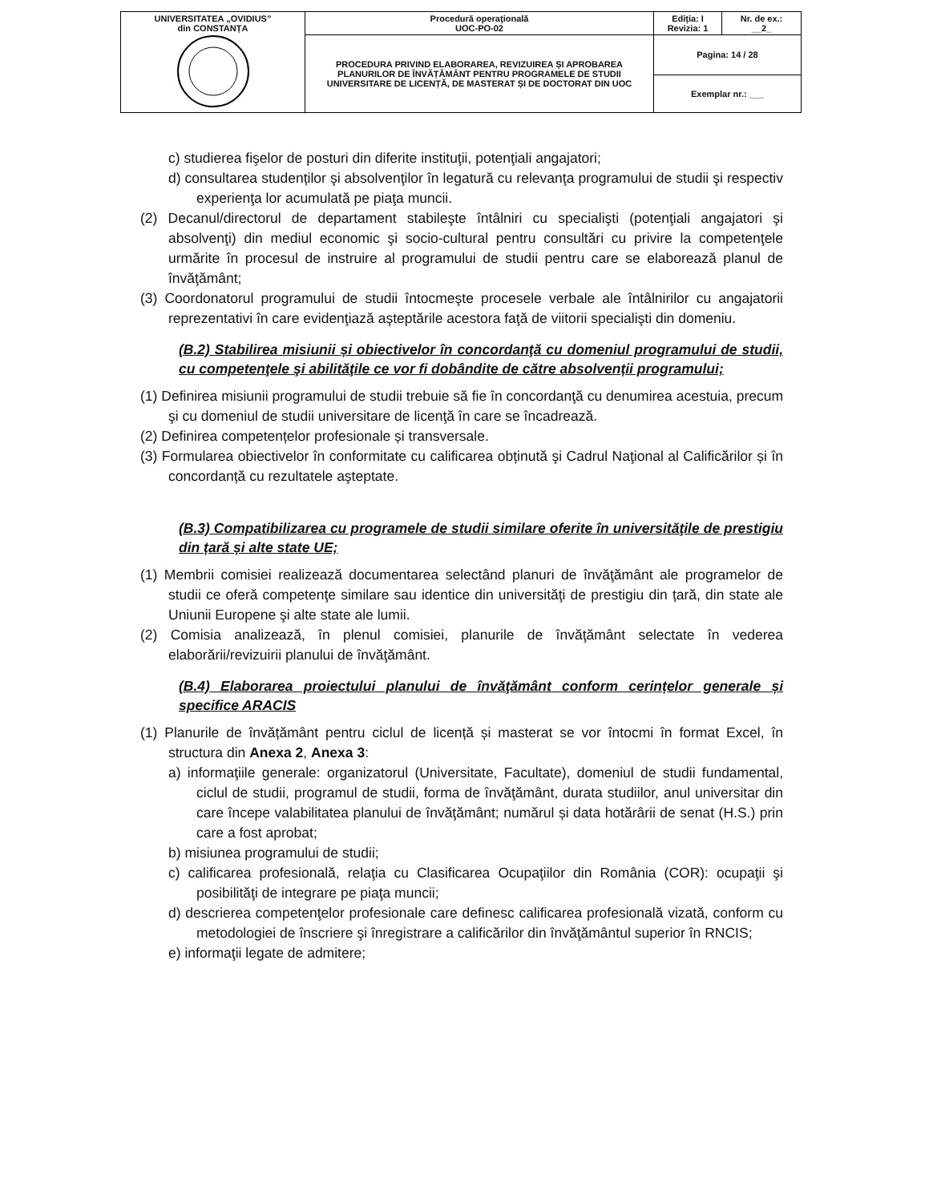| UNIVERSITATEA „OVIDIUS” din CONSTANȚA | Procedură operaţională UOC-PO-02 | Ediția: I Revizia: 1 | Nr. de ex.: __2_ |
| | PROCEDURA PRIVIND ELABORAREA, REVIZUIREA ȘI APROBAREA PLANURILOR DE ÎNVĂȚĂMÂNT PENTRU PROGRAMELE DE STUDII UNIVERSITARE DE LICENȚĂ, DE MASTERAT ȘI DE DOCTORAT DIN UOC | Pagina: 14 / 28 | |
| | | Exemplar nr.: ___ | |
c) studierea fişelor de posturi din diferite instituţii, potenţiali angajatori;
d) consultarea studenților şi absolvenţilor în legatură cu relevanţa programului de studii şi respectiv experienţa lor acumulată pe piaţa muncii.
(2) Decanul/directorul de departament stabileşte întâlniri cu specialişti (potenţiali angajatori şi absolvenţi) din mediul economic şi socio-cultural pentru consultări cu privire la competenţele urmărite în procesul de instruire al programului de studii pentru care se elaborează planul de învăţământ;
(3) Coordonatorul programului de studii întocmeşte procesele verbale ale întâlnirilor cu angajatorii reprezentativi în care evidenţiază aşteptările acestora faţă de viitorii specialişti din domeniu.
(B.2) Stabilirea misiunii și obiectivelor în concordanţă cu domeniul programului de studii, cu competenţele şi abilităţile ce vor fi dobândite de către absolvenții programului;
(1) Definirea misiunii programului de studii trebuie să fie în concordanţă cu denumirea acestuia, precum şi cu domeniul de studii universitare de licenţă în care se încadrează.
(2) Definirea competențelor profesionale și transversale.
(3) Formularea obiectivelor în conformitate cu calificarea obținută şi Cadrul Naţional al Calificărilor și în concordanță cu rezultatele aşteptate.
(B.3) Compatibilizarea cu programele de studii similare oferite în universităţile de prestigiu din țară și alte state UE;
(1) Membrii comisiei realizează documentarea selectând planuri de învăţământ ale programelor de studii ce oferă competenţe similare sau identice din universităţi de prestigiu din țară, din state ale Uniunii Europene şi alte state ale lumii.
(2) Comisia analizează, în plenul comisiei, planurile de învăţământ selectate în vederea elaborării/revizuirii planului de învăţământ.
(B.4) Elaborarea proiectului planului de învăţământ conform cerințelor generale și specifice ARACIS
(1) Planurile de învățământ pentru ciclul de licență și masterat se vor întocmi în format Excel, în structura din Anexa 2, Anexa 3:
a) informaţiile generale: organizatorul (Universitate, Facultate), domeniul de studii fundamental, ciclul de studii, programul de studii, forma de învăţământ, durata studiilor, anul universitar din care începe valabilitatea planului de învăţământ; numărul și data hotărârii de senat (H.S.) prin care a fost aprobat;
b) misiunea programului de studii;
c) calificarea profesională, relaţia cu Clasificarea Ocupaţiilor din România (COR): ocupaţii şi posibilităţi de integrare pe piaţa muncii;
d) descrierea competenţelor profesionale care definesc calificarea profesională vizată, conform cu metodologiei de înscriere şi înregistrare a calificărilor din învăţământul superior în RNCIS;
e) informaţii legate de admitere;